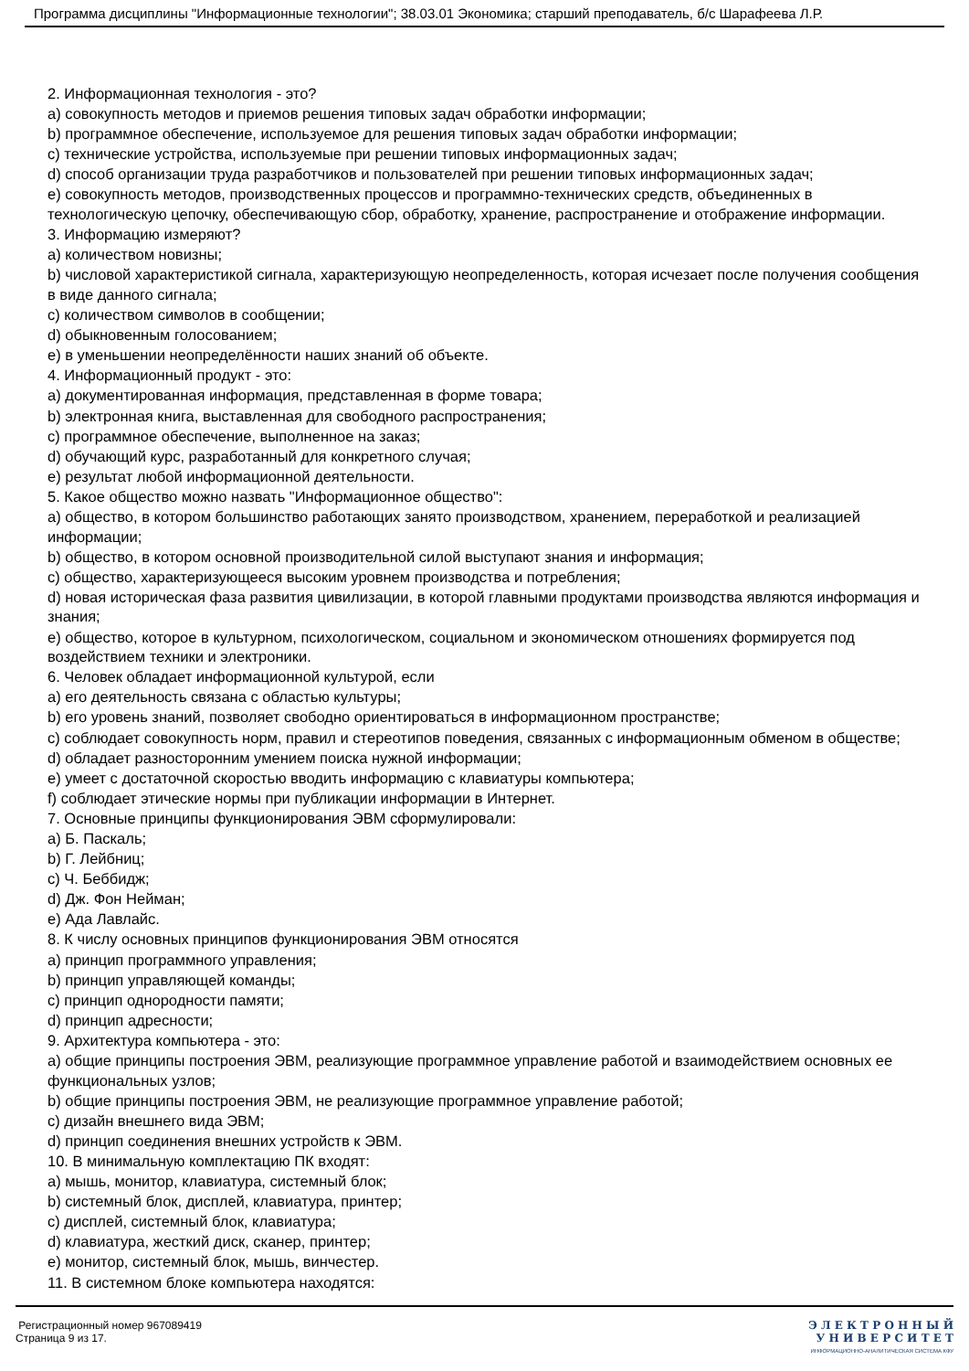Программа дисциплины "Информационные технологии"; 38.03.01 Экономика; старший преподаватель, б/с Шарафеева Л.Р.
2. Информационная технология - это?
a) совокупность методов и приемов решения типовых задач обработки информации;
b) программное обеспечение, используемое для решения типовых задач обработки информации;
c) технические устройства, используемые при решении типовых информационных задач;
d) способ организации труда разработчиков и пользователей при решении типовых информационных задач;
e) совокупность методов, производственных процессов и программно-технических средств, объединенных в технологическую цепочку, обеспечивающую сбор, обработку, хранение, распространение и отображение информации.
3. Информацию измеряют?
a) количеством новизны;
b) числовой характеристикой сигнала, характеризующую неопределенность, которая исчезает после получения сообщения в виде данного сигнала;
c) количеством символов в сообщении;
d) обыкновенным голосованием;
e) в уменьшении неопределённости наших знаний об объекте.
4. Информационный продукт - это:
a) документированная информация, представленная в форме товара;
b) электронная книга, выставленная для свободного распространения;
c) программное обеспечение, выполненное на заказ;
d) обучающий курс, разработанный для конкретного случая;
e) результат любой информационной деятельности.
5. Какое общество можно назвать "Информационное общество":
a) общество, в котором большинство работающих занято производством, хранением, переработкой и реализацией информации;
b) общество, в котором основной производительной силой выступают знания и информация;
c) общество, характеризующееся высоким уровнем производства и потребления;
d) новая историческая фаза развития цивилизации, в которой главными продуктами производства являются информация и знания;
e) общество, которое в культурном, психологическом, социальном и экономическом отношениях формируется под воздействием техники и электроники.
6. Человек обладает информационной культурой, если
a) его деятельность связана с областью культуры;
b) его уровень знаний, позволяет свободно ориентироваться в информационном пространстве;
c) соблюдает совокупность норм, правил и стереотипов поведения, связанных с информационным обменом в обществе;
d) обладает разносторонним умением поиска нужной информации;
e) умеет с достаточной скоростью вводить информацию с клавиатуры компьютера;
f) соблюдает этические нормы при публикации информации в Интернет.
7. Основные принципы функционирования ЭВМ сформулировали:
a) Б. Паскаль;
b) Г. Лейбниц;
c) Ч. Беббидж;
d) Дж. Фон Нейман;
e) Ада Лавлайс.
8. К числу основных принципов функционирования ЭВМ относятся
a) принцип программного управления;
b) принцип управляющей команды;
c) принцип однородности памяти;
d) принцип адресности;
9. Архитектура компьютера - это:
a) общие принципы построения ЭВМ, реализующие программное управление работой и взаимодействием основных ее функциональных узлов;
b) общие принципы построения ЭВМ, не реализующие программное управление работой;
c) дизайн внешнего вида ЭВМ;
d) принцип соединения внешних устройств к ЭВМ.
10. В минимальную комплектацию ПК входят:
a) мышь, монитор, клавиатура, системный блок;
b) системный блок, дисплей, клавиатура, принтер;
c) дисплей, системный блок, клавиатура;
d) клавиатура, жесткий диск, сканер, принтер;
e) монитор, системный блок, мышь, винчестер.
11. В системном блоке компьютера находятся:
Регистрационный номер 967089419
Страница 9 из 17.
Э Л Е К Т Р О Н Н Ы Й
У Н И В Е Р С И Т Е Т
ИНФОРМАЦИОННО-АНАЛИТИЧЕСКАЯ СИСТЕМА КФУ